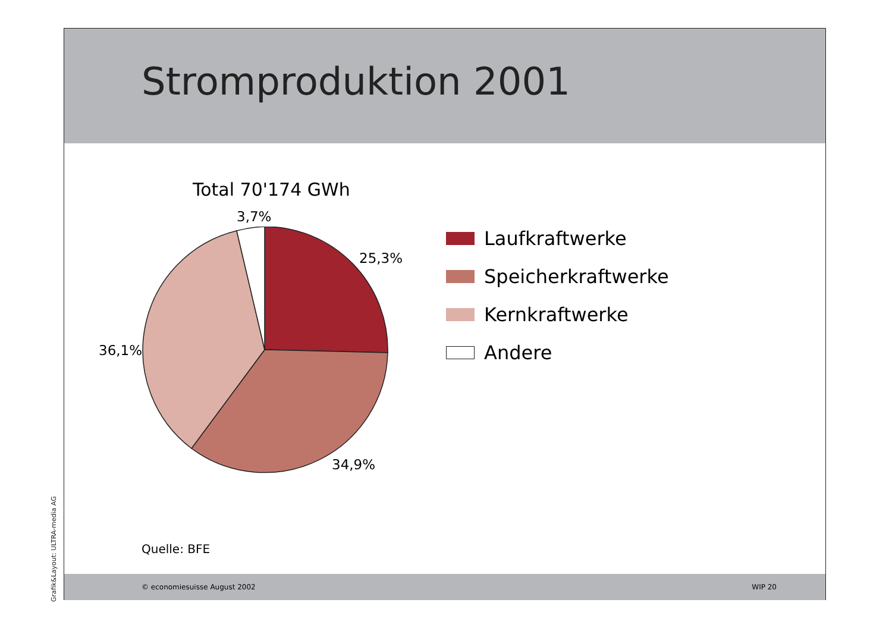Grafik&Layout: ULTRA-media AG
Stromproduktion 2001
Total 70'174 GWh
3,7%
25,3%
36,1%
34,9%
Laufkraftwerke
Speicherkraftwerke
Kernkraftwerke
Andere
Quelle: BFE
© economiesuisse August 2002 WIP 20